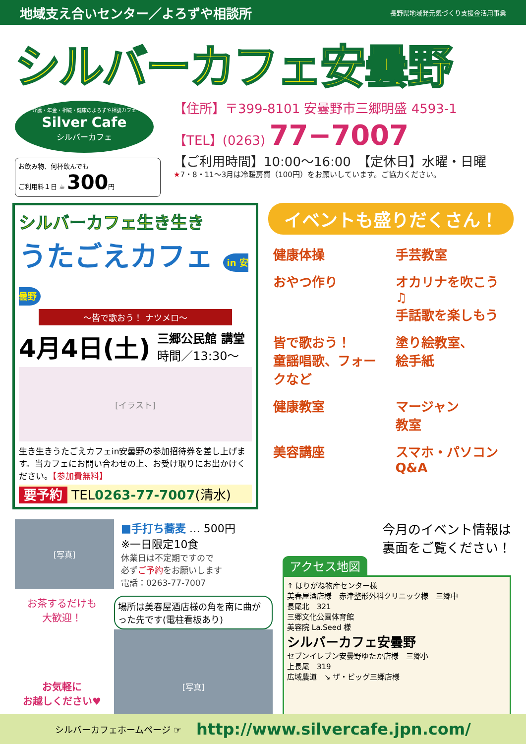地域支え合いセンター／よろずや相談所 長野県地域発元気づくり支援金活用事業
シルバーカフェ安曇野
介護・年金・相続・健康のよろずや相談カフェ
Silver Cafe
シルバーカフェ
お飲み物、何杯飲んでも
ご利用料１日 ☕ 300円
【住所】〒399-8101 安曇野市三郷明盛 4593-1
【TEL】(0263) 77−7007
【ご利用時間】10:00〜16:00　【定休日】水曜・日曜
★7・8・11〜3月は冷暖房費（100円）をお願いしています。ご協力ください。
シルバーカフェ生き生き
うたごえカフェ in 安曇野
〜皆で歌おう！ ナツメロ〜
4月4日(土) 三郷公民館 講堂
時間／13:30〜
[イラスト]
生き生きうたごえカフェin安曇野の参加招待券を差し上げます。当カフェにお問い合わせの上、お受け取りにお出かけください。【参加費無料】
要予約 TEL0263-77-7007(清水)
イベントも盛りだくさん！
健康体操
手芸教室
おやつ作り
オカリナを吹こう♫
手話歌を楽しもう
皆で歌おう！
童謡唱歌、フォークなど
塗り絵教室、
絵手紙
健康教室
マージャン
教室
美容講座
スマホ・パソコン
Q&A
[写真]
■手打ち蕎麦 … 500円
※一日限定10食
休業日は不定期ですので
必ずご予約をお願いします
電話：0263-77-7007
お茶するだけも
大歓迎！
お気軽に
お越しください♥
場所は美春屋酒店様の角を南に曲がった先です(電柱看板あり)
[写真]
今月のイベント情報は
裏面をご覧ください！
アクセス地図
↑ ほりがね物産センター様
美春屋酒店様　赤津整形外科クリニック様　三郷中
長尾北　321
三郷文化公園体育館
美容院 La.Seed 様
シルバーカフェ安曇野
セブンイレブン安曇野ゆたか店様　三郷小
上長尾　319
広域農道　↘ ザ・ビッグ三郷店様
シルバーカフェホームページ ☞ http://www.silvercafe.jpn.com/